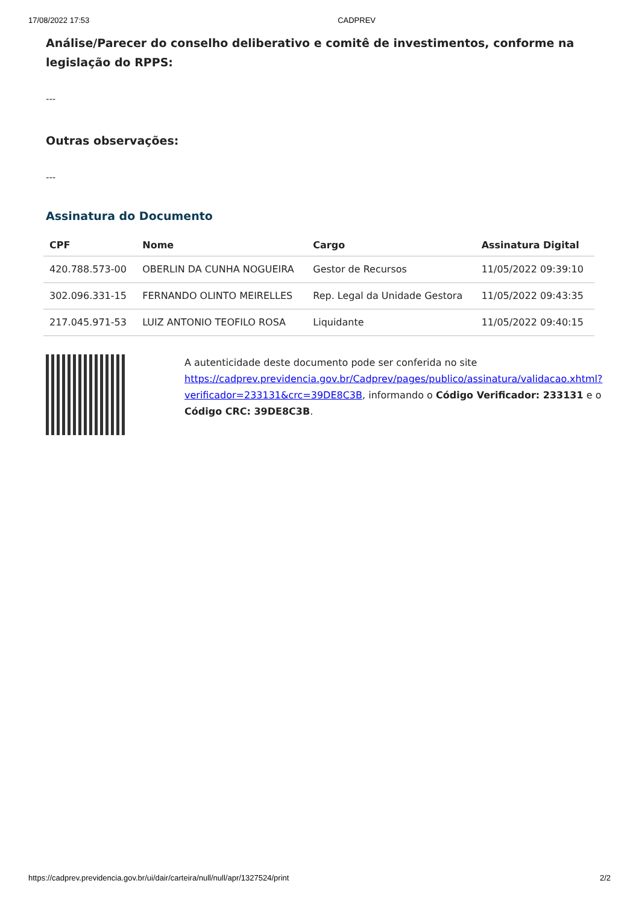17/08/2022 17:53 CADPREV
Análise/Parecer do conselho deliberativo e comitê de investimentos, conforme na legislação do RPPS:
---
Outras observações:
---
Assinatura do Documento
| CPF | Nome | Cargo | Assinatura Digital |
| --- | --- | --- | --- |
| 420.788.573-00 | OBERLIN DA CUNHA NOGUEIRA | Gestor de Recursos | 11/05/2022 09:39:10 |
| 302.096.331-15 | FERNANDO OLINTO MEIRELLES | Rep. Legal da Unidade Gestora | 11/05/2022 09:43:35 |
| 217.045.971-53 | LUIZ ANTONIO TEOFILO ROSA | Liquidante | 11/05/2022 09:40:15 |
A autenticidade deste documento pode ser conferida no site https://cadprev.previdencia.gov.br/Cadprev/pages/publico/assinatura/validacao.xhtml?verificador=233131&crc=39DE8C3B, informando o Código Verificador: 233131 e o Código CRC: 39DE8C3B.
https://cadprev.previdencia.gov.br/ui/dair/carteira/null/null/apr/1327524/print 2/2